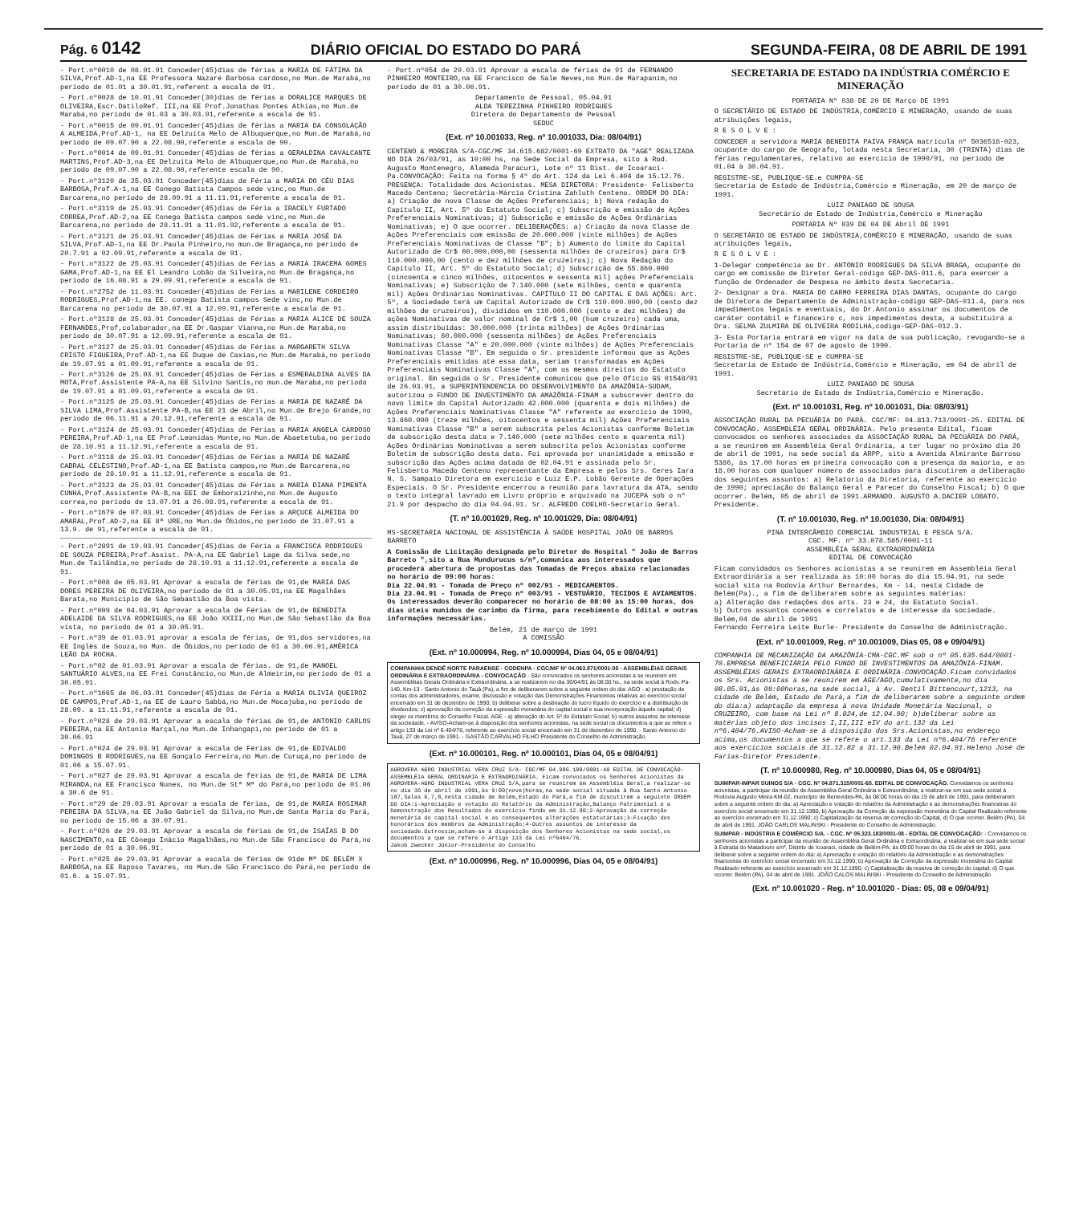Pág. 6 0142 DIÁRIO OFICIAL DO ESTADO DO PARÁ SEGUNDA-FEIRA, 08 DE ABRIL DE 1991
- Port.nº0010 de 08.01.91 Conceder(45)dias de férias a MARIA DE FÁTIMA DA SILVA,Prof.AD-1,na EE Professora Nazaré Barbosa cardoso,no Mun.de Marabá,no período de 01.01 a 30.01.91,referent a escala de 91.
- Port.nº0028 de 10.01.91 Conceder(30)dias de férias a DORALICE MARQUES DE OLIVEIRA,Escr.DatiloRef. III,na EE Prof.Jonathas Pontes Athias,no Mun.de Marabá,no período de 01.03 a 30.03.91,referente a escala de 91.
- Port.nº0015 de 09.01.91 Conceder(45)dias de férias a MARIA DA CONSOLAÇÃO A ALMEIDA,Prof.AD-1, na EE Delzuita Melo de Albuquerque,no Mun.de Marabá,no período de 09.07.90 a 22.08.90,referente a escala de 90.
- Port.nº0014 de 09.01.91 Conceder(45)dias de férias a GERALDINA CAVALCANTE MARTINS,Prof.AD-3,na EE Delzuita Melo de Albuquerque,no Mun.de Marabá,no período de 09.07.90 a 22.08.90,referente escala de 90.
- Port.nº3120 de 25.03.91 Conceder(45)dias de Féria a MARIA DO CÉU DIAS BARBOSA,Prof.A-1,na EE Conego Batista Campos sede vinc,no Mun.de Barcarena,no período de 28.09.91 a 11.11.91,referente a escala de 91.
- Port.nº3119 de 25.03.91 Conceder(45)dias de Féria a IRACELY FURTADO CORREA,Prof.AD-2,na EE Conego Batista campos sede vinc,no Mun.de Barcarena,no período de 28.11.91 a 11.01.92,referente a escala de 91.
- Port.nº3121 de 25.03.91 Conceder(45)dias de Férias a MARIA JOSÉ DA SILVA,Prof.AD-1,na EE Dr.Paula Pinheiro,no mun.de Bragança,no período de 20.7.91 a 02.09.91,referente a escala de 91.
- Port.nº3122 de 25.03.91 Conceder(45)dias de Férias a MARIA IRACEMA GOMES GAMA,Prof.AD-1,na EE El Leandro Lobão da Silveira,no Mun.de Bragança,no período de 16.08.91 a 29.09.91,referente a escala de 91.
- Port.nº2752 de 11.03.91 Conceder(45)dias de Férias a MARILENE CORDEIRO RODRIGUES,Prof.AD-1,na EE. conego Batista campos Sede vinc,no Mun.de Barcarena no período de 30.07.91 a 12.09.91,referente a escala de 91.
- Port.nº3128 de 25.03.91 Conceder(45)dias de Férias a MARIA ALICE DE SOUZA FERNANDES,Prof,colaborador,na EE Dr.Gaspar Vianna,no Mun.de Marabá,no período de 30.07.91 a 12.09.91,referente a escala de 91.
- Port.nº3127 de 25.03.91 Conceder(45)dias de Férias a MARGARETH SILVA CRISTO FIGUEIRA,Prof.AD-1,na EE Duque de Caxias,no Mun.de Marabá,no período de 19.07.91 a 01.09.91,referente a escala de 91.
- Port.nº3126 de 25.03.91 Conceder(45)dias de Férias a ESMERALDINA ALVES DA MOTA,Prof.Assistente PA-A,na EE Silvino Santis,no mun.de Marabá,no período de 19.07.91 a 01.09.91,referente a escala de 91.
- Port.nº3125 de 25.03.91 Conceder(45)dias de Férias a MARIA DE NAZARÉ DA SILVA LIMA,Prof.Assistente PA-B,na EE 21 de Abril,no Mun.de Brejo Grande,no período de 06.11.91 a 20.12.91,referente a escala de 91.
- Port.nº3124 de 25.03.91 Conceder(45)dias de Férias a MARIA ANGELA CARDOSO PEREIRA,Prof.AD-1,na EE Prof.Leonidas Monte,no Mun.de Abaetetuba,no período de 28.10.91 a 11.12.91,referente a escala de 91.
- Port.nº3118 de 25.03.91 Conceder(45)dias de Férias a MARIA DE NAZARÉ CABRAL CELESTINO,Prof.AD-1,na EE Batista campos,no Mun.de Barcarena,no período de 28.10.91 a 11.12.91,referente a escala de 91.
- Port.nº3123 de 25.03.91 Conceder(45)dias de Férias a MARIA DIANA PIMENTA CUNHA,Prof.Assistente PA-B,na EEI de Emboraizinho,no Mun.de Augusto correa,no período de 13.07.91 a 26.08.91,referente a escala de 91.
- Port.nº1679 de 07.03.91 Conceder(45)dias de Férias a ARÇUCE ALMEIDA DO AMARAL,Prof.AD-2,na EE 8ª URE,no Mun.de Óbidos,no período de 31.07.91 a 13.9. de 91,referente a escala de 91.
- Port.nº2891 de 19.03.91 Conceder(45)dias de Féria a FRANCISCA RODRIGUES DE SOUZA PEREIRA,Prof.Assist. PA-A,na EE Gabriel Lage da Silva sede,no Mun.de Tailândia,no período de 28.10.91 a 11.12.91,referente a escala de 91.
- Port.nº008 de 05.03.91 Aprovar a escala de férias de 91,de MARIA DAS DORES PEREIRA DE OLIVEIRA,no período de 01 a 30.05.91,na EE Magalhães Barata,no Município de São Sebastião da Boa vista.
- Port.nº009 de 04.03.91 Aprovar a escala de Férias de 91,de BENEDITA ADELAIDE DA SILVA RODRIGUES,na EE João XXIII,no Mun.de São Sebastião da Boa vista, no período de 01 a 30.05.91.
- Port.nº39 de 01.03.91 aprovar a escala de férias, de 91,dos servidores,na EE Inglês de Souza,no Mun. de Óbidos,no período de 01 a 30.06.91,AMÉRICA LEÃO DA ROCHA.
- Port.nº02 de 01.03.91 Aprovar a escala de férias. de 91,de MANOEL SANTUÁRIO ALVES,na EE Frei Constâncio,no Mun.de Almeirim,no período de 01 a 30.05.91.
- Port.nº1665 de 06.03.91 Conceder(45)dias de Féria a MARIA OLIVIA QUEIROZ DE CAMPOS,Prof.AD-1,na EE de Lauro Sabbá,no Mun.de Mocajuba,no período de 28.09. a 11.11.91,referente a escala de 91.
- Port.nº028 de 29.03.91 Aprovar a escala de férias de 91,de ANTONIO CARLOS PEREIRA,na EE Antonio Marçal,no Mun.de Inhangapi,no período de 01 a 30.06.91
- Port.nº024 de 29.03.91 Aprovar a escala de Férias de 91,de EDIVALDO DOMINGOS B RODRIGUES,na EE Gonçalo Ferreira,no Mun.de Curuçá,no período de 01.06 a 15.07.91.
- Port.nº027 de 29.03.91 Aprovar a escala de férias de 91,de MARIA DE LIMA MIRANDA,na EE Francisco Nunes, no Mun.de Stª Mª do Pará,no período de 01.06 a 30.6 de 91.
- Port.nº29 de 29.03.91 Aprovar a escala de férias, de 91,de MARIA ROSIMAR PEREIRA DA SILVA,na EE João Gabriel da Silva,no Mun.de Santa Maria do Pará, no período de 15.06 a 30.07.91.
- Port.nº026 de 29.03.91 Aprovar a escala de férias de 91,de ISAÍAS B DO NASCIMENTO,na EE Cônego Inácio Magalhães,no Mun.de São Francisco do Pará,no período de 01 a 30.06.91.
- Port.nº025 de 29.03.91 Aprovar a escala de férias de 91de Mª DE BELÉM X BARBOSA,na EE Raposo Tavares, no Mun.de São Francisco do Pará,no período de 01.6. a 15.07.91.
- Port.nº054 de 29.03.91 Aprovar a escala de férias de 91 de FERNANDO PINHEIRO MONTEIRO,na EE Francisco de Sale Neves,no Mun.de Marapanim,no período de 01 a 30.06.91.
Departamento de Pessoal, 05.04.91
ALDA TEREZINHA PINHEIRO RODRIGUES
Diretora do Departamento de Pessoal
SEDUC
(Ext. nº 10.001033, Reg. nº 10.001033, Dia: 08/04/91)
CENTENO & MOREIRA S/A-CGC/MF 34.615.682/0001-69 EXTRATO DA "AGE" REALIZADA NO DIA 26/03/91, às 10:00 hs, na Sede Social da Empresa, sito à Rod. Augusto Montenegro, Alameda Paracuri, Lote nº 11 Dist. de Icoaraci-Pa.CONVOCAÇÃO: Feita na forma § 4º do Art. 124 da Lei 6.404 de 15.12.76. PRESENÇA: Totalidade dos Acionistas. MESA DIRETORA: Presidente- Felisberto Macedo Centeno; Secretária-Márcia Cristina Zahluth Centeno. ORDEM DO DIA: a) Criação de nova Classe de Ações Preferenciais; b) Nova redação do Capítulo II, Art. 5º do Estatuto Social; c) Subscrição e emissão de Ações Preferenciais Nominativas; d) Subscrição e emissão de Ações Ordinárias Nominativas; e) O que ocorrer. DELIBERAÇÕES: a) Criação da nova Classe de Ações Preferenciais com emissão de 20.000.000 (vinte milhões) de Ações Preferenciais Nominativas de Classe "B"; b) Aumento do limite do Capital Autorizado de Cr$ 60.000.000,00 (sessenta milhões de cruzeiros) para Cr$ 110.000.000,00 (cento e dez milhões de cruzeiros); c) Nova Redação do Capítulo II, Art. 5º do Estatuto Social; d) Subscrição de 55.860.000 (cincoenta e cinco milhões, oitocentos e sessenta mil) ações Preferenciais Nominativas; e) Subscrição de 7.140.000 (sete milhões, cento e quarenta mil) Ações Ordinárias Nominativas. CAPÍTULO II DO CAPITAL E DAS AÇÕES: Art. 5º, a Sociedade terá um Capital Autorizado de Cr$ 110.000.000,00 (cento dez milhões de cruzeiros), divididos em 110.000.000 (cento e dez milhões) de ações Nominativas de valor nominal de Cr$ 1,00 (hum cruzeiro) cada uma, assim distribuídas: 30.000.000 (trinta milhões) de Ações Ordinárias Nominativas; 60.000.000 (sessenta milhões) de Ações Preferenciais Nominativas Classe "A" e 20.000.000 (vinte milhões) de Ações Preferenciais Nominativas Classe "B". Em seguida o Sr. presidente informou que as Ações Preferenciais emitidas até essa data, seriam transformadas em Ações Preferenciais Nominativas Classe "A", com os mesmos direitos do Estatuto original. Em seguida o Sr. Presidente comunicou que pelo Ofício GS 01548/91 de 26.03.91, a SUPERINTENDENCIA DO DESENVOLVIMENTO DA AMAZÔNIA-SUDAM, autorizou o FUNDO DE INVESTIMENTO DA AMAZÔNIA-FINAM a subscrever dentro do novo limite do Capital Autorizado 42.000.000 (quarenta e dois milhões) de Ações Preferenciais Nominativas Classe "A" referente ao exercício de 1990, 13.860.000 (treze milhões, oitocentos e sessenta mil) Ações Preferenciais Nominativas Classe "B" a serem subscrita pelos Acionistas conforme Boletim de subscrição desta data e 7.140.000 (sete milhões cento e quarenta mil) Ações Ordinárias Nominativas a serem subscrita pelos Acionistas conforme Boletim de subscrição desta data. Foi aprovada por unanimidade a emissão e subscrição das Ações acima datada de 02.04.91 e assinada pelo Sr. Felisberto Macedo Centeno representante da Empresa e pelos Srs. Ceres Iara N. S. Sampaio Diretora em exercício e Luiz E.P. Lobão Gerente de Operações Especiais. O Sr. Presidente encerrou a reunião para lavratura da ATA, sendo o texto integral lavrado em Livro próprio e arquivado na JUCEPA sob o nº 21.9 por despacho do dia 04.04.91. Sr. ALFREDO COELHO-Secretário Geral.
(T. nº 10.001029, Reg. nº 10.001029, Dia: 08/04/91)
MS-SECRETARIA NACIONAL DE ASSISTÊNCIA À SAÚDE HOSPITAL JOÃO DE BARROS BARRETO
A Comissão de Licitação designada pelo Diretor do Hospital " João de Barros Barreto ",sito a Rua Mundurucus s/nº,comunica aos interessados que procederá abertura de propostas das Tomadas de Preços abaixo relacionadas no horário de 09:00 horas:
Dia 22.04.91 - Tomada de Preço nº 002/91 - MEDICAMENTOS.
Dia 23.04.91 - Tomada de Preço nº 003/91 - VESTUÁRIO, TECIDOS E AVIAMENTOS.
Os interessados deverão comparecer no horário de 08:00 às 15:00 horas, dos dias úteis munidos de carimbo da firma, para recebimento do Edital e outras informações necessárias.
Belém, 21 de março de 1991
A COMISSÃO
(Ext. nº 10.000994, Reg. nº 10.000994, Dias 04, 05 e 08/04/91)
COMPANHIA DENDÊ NORTE PARAENSE - CODENPA - CGC/MF Nº 04.063.871/0001-05 - ASSEMBLÉIAS GERAIS ORDINÁRIA E EXTRAORDINÁRIA - CONVOCAÇÃO - São convocados os senhores acionistas a se reunirem em Assembléias Gerais Ordinária e Extraordinária, a se realizarem no dia 30/04/91 às 08:00 hs., na sede social à Rodv. Pa-140, Km-13 - Santo Antonio do Tauá (Pa), a fim de deliberarem sobre a seguinte ordem do dia: AGO - a) prestação de contas dos administradores, exame, discussão e votação das Demonstrações Financeiras relativas ao exercício social encerrado em 31 de dezembro de 1990; b) deliberar sobre a destinação do lucro líquido do exercício e a distribuição de dividendos; c) aprovação da correção da expressão monetária do capital social e sua incorporação àquele capital; d) eleger os membros do Conselho Fiscal. AGE - a) alteração do Art. 5º do Estatuto Social; b) outros assuntos de interesse da sociedade. - AVISO-Acham-se à disposição dos senhores acionistas, na sede social os documentos a que se refere o artigo 133 da Lei nº 6.404/76, referente ao exercício social encerrado em 31 de dezembro de 1990. - Santo Antonio do Tauá, 27 de março de 1991. - GASTÃO CARVALHO FILHO Presidente do Conselho de Administração.
(Ext. nº 10.000101, Reg. nº 10.000101, Dias 04, 05 e 08/04/91)
AGROVERA AGRO INDUSTRIAL VERA CRUZ S/A- CGC/MF 04.986.188/0001-40 EDITAL DE CONVOCAÇÃO-ASSEMBLÉIA GERAL ORDINÁRIA E EXTRAORDINÁRIA. Ficam convocados os Senhores Acionistas da AGROVERA-AGRO INDUSTRIAL VERA CRUZ S/A,para se reunirem em Assembléia Geral,a realizar-se no dia 30 de abril de 1991,às 9:00(nove)horas,na sede social situada à Rua Santo Antonio 187,Salas 6,7,8,nesta cidade de Belém,Estado do Pará,a fim de discutirem a seguinte ORDEM DO DIA:1-Apreciação e votação do Relatório da Administração,Balanço Patrimonial e a Demonstração dos Resultados do exercício findo em 31.12.90;2-Aprovação da correção monetária do capital social e as consequentes alterações estatutárias;3-Fixação dos honorários dos membros da Administração;4-Outros assuntos de interesse da sociedade.Outrossim,acham-se à disposição dos Senhores Acionistas na sede social,os documentos a que se refere o Artigo 133 da Lei nº6404/76.
Jakob Zwecker Júnior-Presidente do Conselho
(Ext. nº 10.000996, Reg. nº 10.000996, Dias 04, 05 e 08/04/91)
SECRETARIA DE ESTADO DA INDÚSTRIA COMÉRCIO E MINERAÇÃO
PORTARIA Nº 038 DE 20 DE Março DE 1991
O SECRETÁRIO DE ESTADO DE INDÚSTRIA,COMÉRCIO E MINERAÇÃO, usando de suas atribuições legais,
R E S O L V E :
CONCEDER a servidora MARIA BENEDITA PAIVA FRANÇA matrícula nº 5036518-023, ocupante do cargo de Geógrafo, lotada nesta Secretaria, 30 (TRINTA) dias de férias regulamentares, relativo ao exercício de 1990/91, no período de 01.04 à 30.04.91.
REGISTRE-SE, PUBLIQUE-SE.e CUMPRA-SE
Secretaria de Estado de Indústria,Comércio e Mineração, em 20 de março de 1991.
LUIZ PANIAGO DE SOUSA
Secretário de Estado de Indústria,Comércio e Mineração
PORTARIA Nº 039 DE 04 DE Abril DE 1991
O SECRETÁRIO DE ESTADO DE INDÚSTRIA,COMÉRCIO E MINERAÇÃO, usando de suas atribuições legais,
R E S O L V E :
1-Delegar competência ao Dr. ANTONIO RODRIGUES DA SILVA BRAGA, ocupante do cargo em comissão de Diretor Geral-código GEP-DAS-011.6, para exercer a função de Ordenador de Despesa no âmbito desta Secretaria.
2- Designar a Dra. MARIA DO CARMO FERREIRA DIAS DANTAS, ocupante do cargo de Diretora de Departamento de Administração-código GEP-DAS-011.4, para nos impedimentos legais e eventuais, do Dr.Antonio assinar os documentos de caráter contábil e financeiro c, nos impedimentos desta, a substituirá a Dra. SELMA ZULMIRA DE OLIVEIRA RODILHA,código-GEP-DAS-012.3.
3- Esta Portaria entrará em vigor na data de sua publicação, revogando-se a Portaria de nº 154 de 07 de agosto de 1990.
REGISTRE-SE, PUBLIQUE-SE e CUMPRA-SE
Secretaria de Estado de Indústria,Comércio e Mineração, em 04 de abril de 1991.
LUIZ PANIAGO DE SOUSA
Secretário de Estado de Indústria,Comércio e Mineração.
(Ext. nº 10.001031, Reg. nº 10.001031, Dia: 08/03/91)
ASSOCIAÇÃO RURAL DA PECUÁRIA DO PARÁ. CGC/MF: 04.813.713/0001-25. EDITAL DE CONVOCAÇÃO. ASSEMBLÉIA GERAL ORDINÁRIA. Pelo presente Edital, ficam convocados os senhores associados da ASSOCIAÇÃO RURAL DA PECUÁRIA DO PARÁ, a se reunirem em Assembléia Geral Ordinária, a ter lugar no próximo dia 26 de abril de 1991, na sede social da ARPP, sito a Avenida Almirante Barroso 5386, às 17.00 horas em primeira convocação com a presença da maioria, e as 18.00 horas com qualquer número de associados para discutirem a deliberação dos seguintes assuntos: a) Relatório da Diretoria, referente ao exercício de 1990; apreciação do Balanço Geral e Parecer do Conselho Fiscal; b) O que ocorrer. Belém, 05 de abril de 1991.ARMANDO. AUGUSTO A.DACIER LOBATO. Presidente.
(T. nº 10.001030, Reg. nº 10.001030, Dia: 08/04/91)
PINA INTERCÂMBIO COMERCIAL INDUSTRIAL E PESCA S/A.
CGC. MF. nº 33.078.585/0001-11
ASSEMBLÉIA GERAL EXTRAORDINÁRIA
EDITAL DE CONVOCAÇÃO
Ficam convidados os Senhores acionistas a se reunirem em Assembléia Geral Extraordinária a ser realizada às 10:00 horas do dia 15.04.91, na sede social sita na Rodovia Arthur Bernardes, Km - 14, nesta Cidade de Belém(Pa)., a fim de deliberarem sobre as seguintes matérias:
a) Alteração das redações dos arts. 23 e 24, do Estatuto Social.
b) Outros assuntos conexos e correlatos e de interesse da sociedade.
Belém,04 de abril de 1991
Fernando Ferreira Leite Burle- Presidente do Conselho de Administração.
(Ext. nº 10.001009, Reg. nº 10.001009, Dias 05, 08 e 09/04/91)
COMPANHIA DE MECANIZAÇÃO DA AMAZÔNIA-CMA-CGC.MF sob o nº 05.635.644/0001-70.EMPRESA BENEFICIÁRIA PELO FUNDO DE INVESTIMENTOS DA AMAZÔNIA-FINAM. ASSEMBLÉIAS GERAIS EXTRAORDINÁRIA E ORDINÁRIA-CONVOCAÇÃO.Ficam convidados os Srs. Acionistas a se reunirem em AGE/AGO,cumulativamente,no dia 08.05.91,às 09:00horas,na sede social, à Av. Gentil Bittencourt,1213, na cidade de Belém, Estado do Pará,a fim de deliberarem sobre a seguinte ordem do dia:a) adaptação da empresa à nova Unidade Monetária Nacional, o CRUZEIRO, com base na Lei nº 8.024,de 12.04.90; b)deliberar sobre as matérias objeto dos incisos I,II,III eIV do art.132 da Lei nº6.404/76.AVISO-Acham-se à disposição dos Srs.Acionistas,no endereço acima,os documentos a que se refere o art.133 da Lei nº6.404/76 referente aos exercícios sociais de 31.12.82 a 31.12.90.Belém 02.04.91.Heleno José de Farias-Diretor Presidente.
(T. nº 10.000980, Reg. nº 10.000980, Dias 04, 05 e 08/04/91)
SUIMPAR-IMPAR SUINOS S/A - CGC. Nº 04.871.315/0001-65. EDITAL DE CONVOCAÇÃO. Convidamos os senhores acionistas, a participar da reunião de Assembléia Geral Ordinária e Extraordinária, a realizar-se em sua sede social à Rodovia Augusto Meira KM-02, município de Benevides-PA, às 08:00 horas do dia 15 de abril de 1991, para deliberarem sobre a seguinte ordem do dia: a) Apreciação e votação do relatório da Administração e as demonstrações financeiras do exercício social encerrado em 31.12.1990, b) Aprovação da Correção da expressão monetária do Capital Realizado referente ao exercício encerrado em 31.12.1990; c) Capitalização da reserva de correção do Capital, d) O que ocorrer. Belém (PA), 04 de abril de 1991. JOÃO CARLOS MALINSKI - Presidente do Conselho de Administração.
SUIMPAR - INDÚSTRIA E COMÉRCIO S/A. - CGC. Nº 05.323.183/0001-08 - EDITAL DE CONVOCAÇÃO: - Convidamos os senhores acionistas a participar da reunião de Assembléia Geral Ordinária e Extraordinária, a realizar-se em sua sede social à Estrada do Matadouro s/nº, Distrito de Icoaraci, cidade de Belém-PA, às 09:00 horas do dia 15 de abril de 1991, para deliberar sobre a seguinte ordem do dia: a) Apreciação e votação do relatório da Administração e as demonstrações financeiras do exercício social encerrado em 31.12.1990; b) Aprovação da Correção da expressão monetária do Capital Realizado referente ao exercício encerrado em 31.12.1990, c) Capitalização da reserva de correção do capital; d) O que ocorrer. Belém (PA), 04 de abril de 1991. JOÃO CALOS MALINSKI - Presidente do Conselho de Administração.
(Ext. nº 10.001020 - Reg. nº 10.001020 - Dias: 05, 08 e 09/04/91)